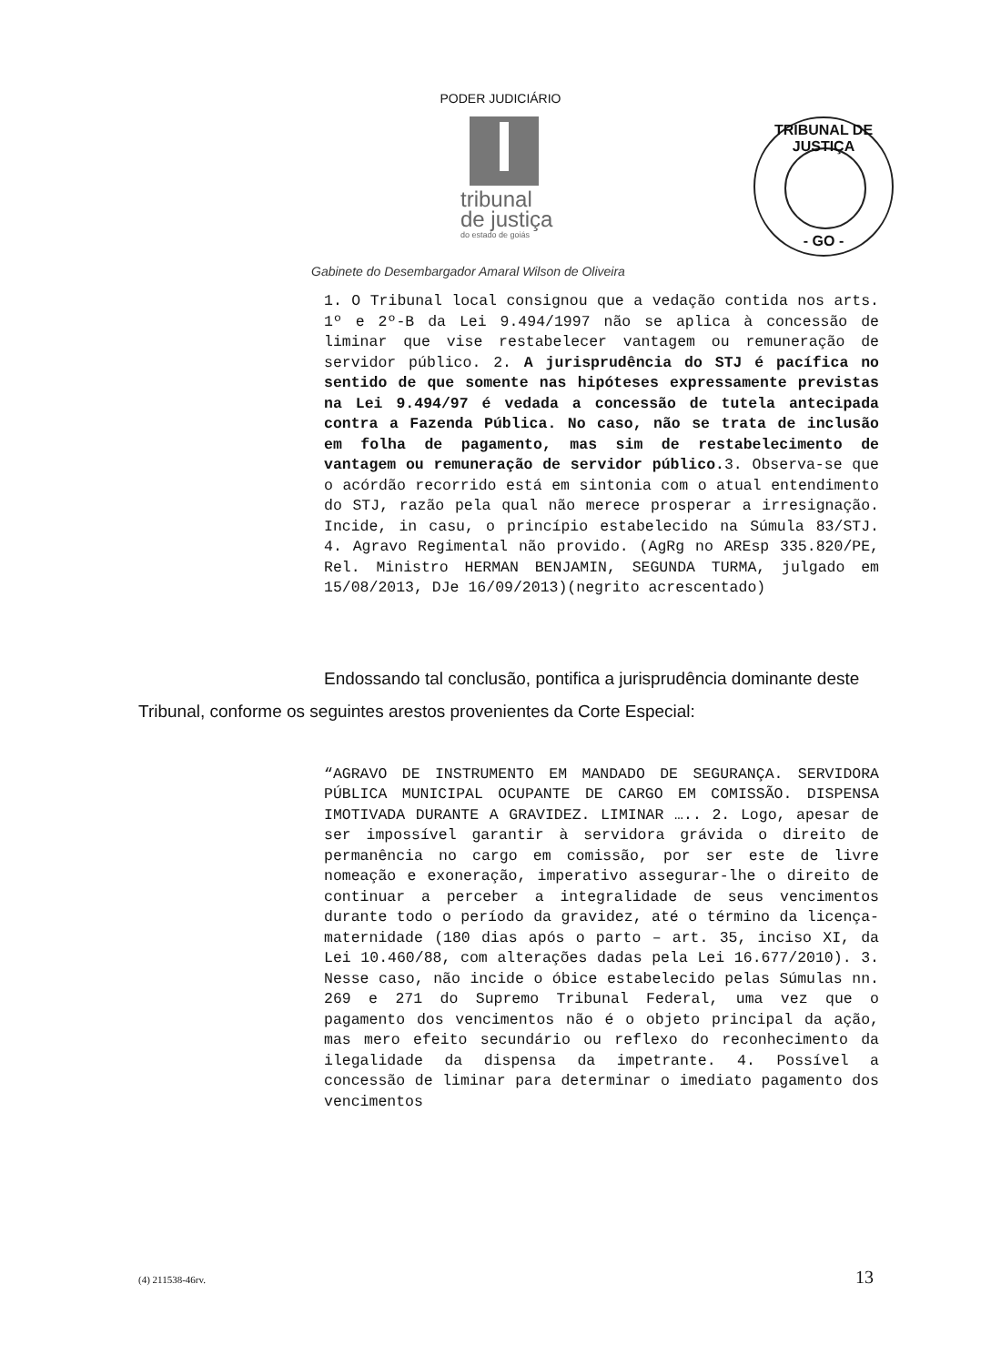PODER JUDICIÁRIO
tribunal
de justiça
do estado de goiás
TRIBUNAL DE JUSTIÇA
- GO -
Gabinete do Desembargador Amaral Wilson de Oliveira
1. O Tribunal local consignou que a vedação contida nos arts. 1º e 2º-B da Lei 9.494/1997 não se aplica à concessão de liminar que vise restabelecer vantagem ou remuneração de servidor público. 2. A jurisprudência do STJ é pacífica no sentido de que somente nas hipóteses expressamente previstas na Lei 9.494/97 é vedada a concessão de tutela antecipada contra a Fazenda Pública. No caso, não se trata de inclusão em folha de pagamento, mas sim de restabelecimento de vantagem ou remuneração de servidor público. 3. Observa-se que o acórdão recorrido está em sintonia com o atual entendimento do STJ, razão pela qual não merece prosperar a irresignação. Incide, in casu, o princípio estabelecido na Súmula 83/STJ. 4. Agravo Regimental não provido. (AgRg no AREsp 335.820/PE, Rel. Ministro HERMAN BENJAMIN, SEGUNDA TURMA, julgado em 15/08/2013, DJe 16/09/2013)(negrito acrescentado)
Endossando tal conclusão, pontifica a jurisprudência dominante deste Tribunal, conforme os seguintes arestos provenientes da Corte Especial:
“AGRAVO DE INSTRUMENTO EM MANDADO DE SEGURANÇA. SERVIDORA PÚBLICA MUNICIPAL OCUPANTE DE CARGO EM COMISSÃO. DISPENSA IMOTIVADA DURANTE A GRAVIDEZ. LIMINAR ….. 2. Logo, apesar de ser impossível garantir à servidora grávida o direito de permanência no cargo em comissão, por ser este de livre nomeação e exoneração, imperativo assegurar-lhe o direito de continuar a perceber a integralidade de seus vencimentos durante todo o período da gravidez, até o término da licença-maternidade (180 dias após o parto – art. 35, inciso XI, da Lei 10.460/88, com alterações dadas pela Lei 16.677/2010). 3. Nesse caso, não incide o óbice estabelecido pelas Súmulas nn. 269 e 271 do Supremo Tribunal Federal, uma vez que o pagamento dos vencimentos não é o objeto principal da ação, mas mero efeito secundário ou reflexo do reconhecimento da ilegalidade da dispensa da impetrante. 4. Possível a concessão de liminar para determinar o imediato pagamento dos vencimentos
(4) 211538-46rv. 13